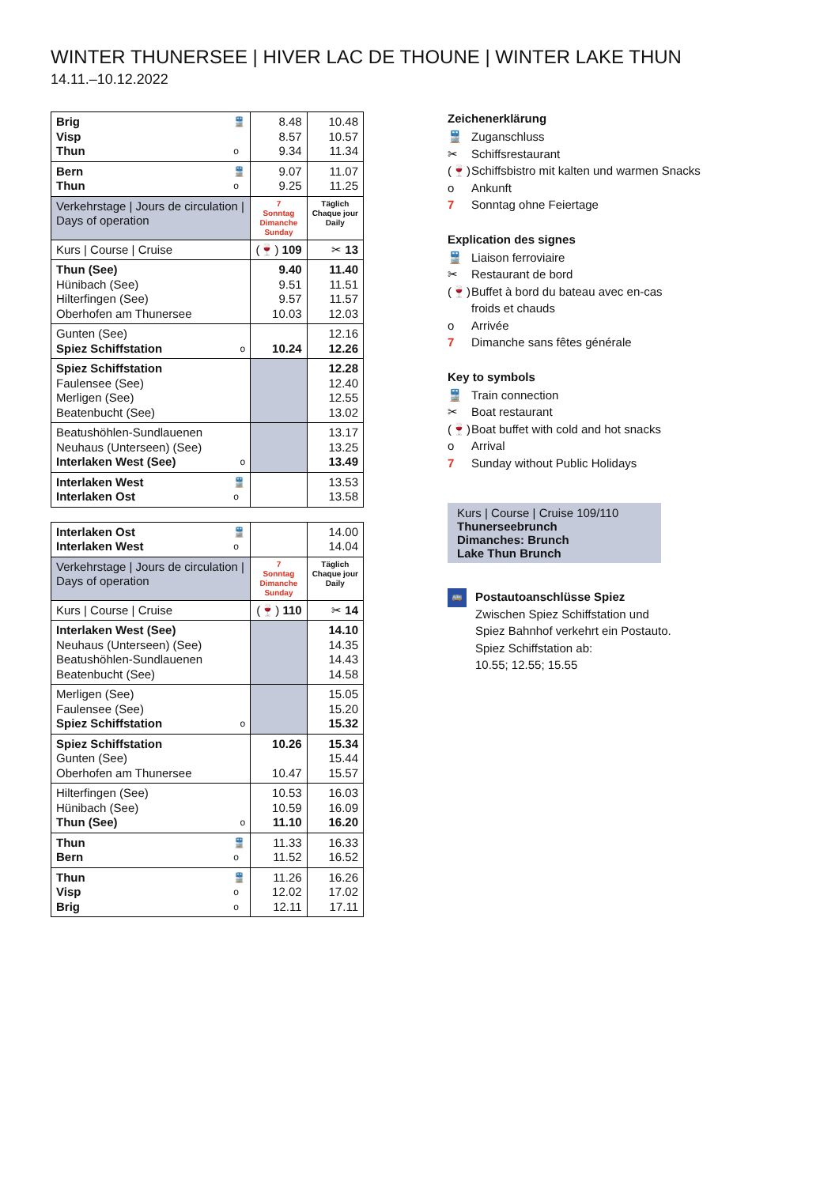WINTER THUNERSEE | HIVER LAC DE THOUNE | WINTER LAKE THUN
14.11.–10.12.2022
| 🚆 o Brig Visp Thun | 8.48 8.57 9.34 | 10.48 10.57 11.34 |
| 🚆 o Bern Thun | 9.07 9.25 | 11.07 11.25 |
| Verkehrstage / Jours de circulation / Days of operation | 7 Sonntag Dimanche Sunday | Täglich Chaque jour Daily |
| Kurs / Course / Cruise | (🍷) 109 | ✂ 13 |
| Thun (See) Hünibach (See) Hilterfingen (See) Oberhofen am Thunersee | 9.40 9.51 9.57 10.03 | 11.40 11.51 11.57 12.03 |
| o Gunten (See) Spiez Schiffstation | 10.24 | 12.16 12.26 |
| Spiez Schiffstation Faulensee (See) Merligen (See) Beatenbucht (See) | | 12.28 12.40 12.55 13.02 |
| o Beatushöhlen-Sundlauenen Neuhaus (Unterseen) (See) Interlaken West (See) | | 13.17 13.25 13.49 |
| 🚆 o Interlaken West Interlaken Ost | | 13.53 13.58 |
| 🚆 o Interlaken Ost Interlaken West | | 14.00 14.04 |
| Verkehrstage / Jours de circulation / Days of operation | 7 Sonntag Dimanche Sunday | Täglich Chaque jour Daily |
| Kurs / Course / Cruise | (🍷) 110 | ✂ 14 |
| Interlaken West (See) Neuhaus (Unterseen) (See) Beatushöhlen-Sundlauenen Beatenbucht (See) | | 14.10 14.35 14.43 14.58 |
| o Merligen (See) Faulensee (See) Spiez Schiffstation | | 15.05 15.20 15.32 |
| Spiez Schiffstation Gunten (See) Oberhofen am Thunersee | 10.26 10.47 | 15.34 15.44 15.57 |
| o Hilterfingen (See) Hünibach (See) Thun (See) | 10.53 10.59 11.10 | 16.03 16.09 16.20 |
| 🚆 o Thun Bern | 11.33 11.52 | 16.33 16.52 |
| 🚆 o o Thun Visp Brig | 11.26 12.02 12.11 | 16.26 17.02 17.11 |
Zeichenerklärung
🚆 Zuganschluss
✂ Schiffsrestaurant
(🍷) Schiffsbistro mit kalten und warmen Snacks
o Ankunft
7 Sonntag ohne Feiertage
Explication des signes
🚆 Liaison ferroviaire
✂ Restaurant de bord
(🍷) Buffet à bord du bateau avec en-cas
froids et chauds
o Arrivée
7 Dimanche sans fêtes générale
Key to symbols
🚆 Train connection
✂ Boat restaurant
(🍷) Boat buffet with cold and hot snacks
o Arrival
7 Sunday without Public Holidays
Kurs | Course | Cruise 109/110
Thunerseebrunch
Dimanches: Brunch
Lake Thun Brunch
🚌
Postautoanschlüsse Spiez
Zwischen Spiez Schiffstation und
Spiez Bahnhof verkehrt ein Postauto.
Spiez Schiffstation ab:
10.55; 12.55; 15.55